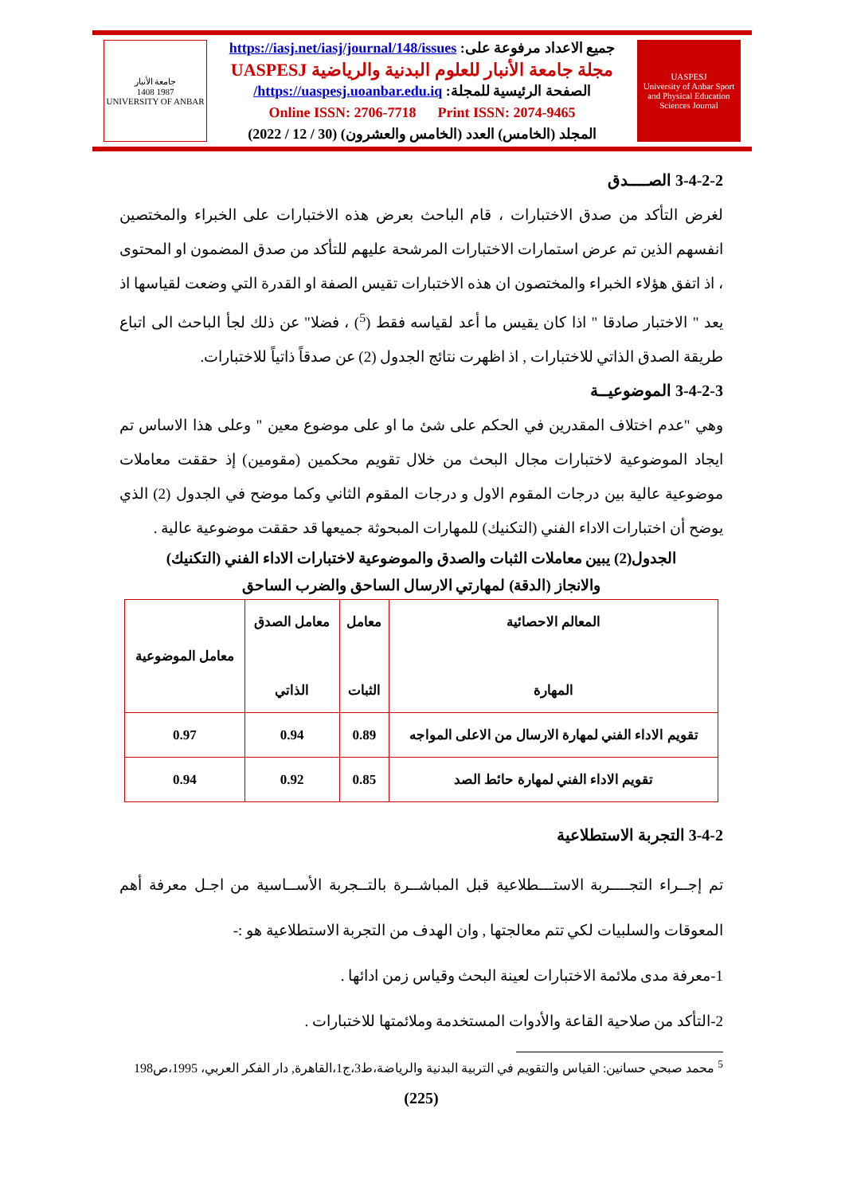UASPESJ
University of Anbar Sport and Physical Education Sciences Journal
جميع الاعداد مرفوعة على: https://iasj.net/iasj/journal/148/issues
مجلة جامعة الأنبار للعلوم البدنية والرياضية UASPESJ
الصفحة الرئيسية للمجلة: https://uaspesj.uoanbar.edu.iq/
Online ISSN: 2706-7718 Print ISSN: 2074-9465
المجلد (الخامس) العدد (الخامس والعشرون) (30 / 12 / 2022)
جامعة الأنبار
1987 1408
UNIVERSITY OF ANBAR
3-4-2-2 الصــــدق
لغرض التأكد من صدق الاختبارات ، قام الباحث بعرض هذه الاختبارات على الخبراء والمختصين انفسهم الذين تم عرض استمارات الاختبارات المرشحة عليهم للتأكد من صدق المضمون او المحتوى ، اذ اتفق هؤلاء الخبراء والمختصون ان هذه الاختبارات تقيس الصفة او القدرة التي وضعت لقياسها اذ يعد " الاختبار صادقا " اذا كان يقيس ما أعد لقياسه فقط (<sup>5</sup>) ، فضلا" عن ذلك لجأ الباحث الى اتباع طريقة الصدق الذاتي للاختبارات , اذ اظهرت نتائج الجدول (2) عن صدقاً ذاتياً للاختبارات.
3-4-2-3 الموضوعيــة
وهي "عدم اختلاف المقدرين في الحكم على شئ ما او على موضوع معين " وعلى هذا الاساس تم ايجاد الموضوعية لاختبارات مجال البحث من خلال تقويم محكمين (مقومين) إذ حققت معاملات موضوعية عالية بين درجات المقوم الاول و درجات المقوم الثاني وكما موضح في الجدول (2) الذي يوضح أن اختبارات الاداء الفني (التكنيك) للمهارات المبحوثة جميعها قد حققت موضوعية عالية .
الجدول(2) يبين معاملات الثبات والصدق والموضوعية لاختبارات الاداء الفني (التكنيك)
والانجاز (الدقة) لمهارتي الارسال الساحق والضرب الساحق
| المعالم الاحصائية المهارة | معامل الثبات | معامل الصدق الذاتي | معامل الموضوعية |
| --- | --- | --- | --- |
| تقويم الاداء الفني لمهارة الارسال من الاعلى المواجه | 0.89 | 0.94 | 0.97 |
| تقويم الاداء الفني لمهارة حائط الصد | 0.85 | 0.92 | 0.94 |
3-4-2 التجربة الاستطلاعية
تم إجــراء التجــــربة الاستـــطلاعية قبل المباشــرة بالتــجربة الأســاسية من اجـل معرفة أهم المعوقات والسلبيات لكي تتم معالجتها , وان الهدف من التجربة الاستطلاعية هو :-
1-معرفة مدى ملائمة الاختبارات لعينة البحث وقياس زمن ادائها .
2-التأكد من صلاحية القاعة والأدوات المستخدمة وملائمتها للاختبارات .
<sup>5</sup> محمد صبحي حسانين: القياس والتقويم في التربية البدنية والرياضة،ط3،ج1،القاهرة, دار الفكر العربي، 1995،ص198
(225)